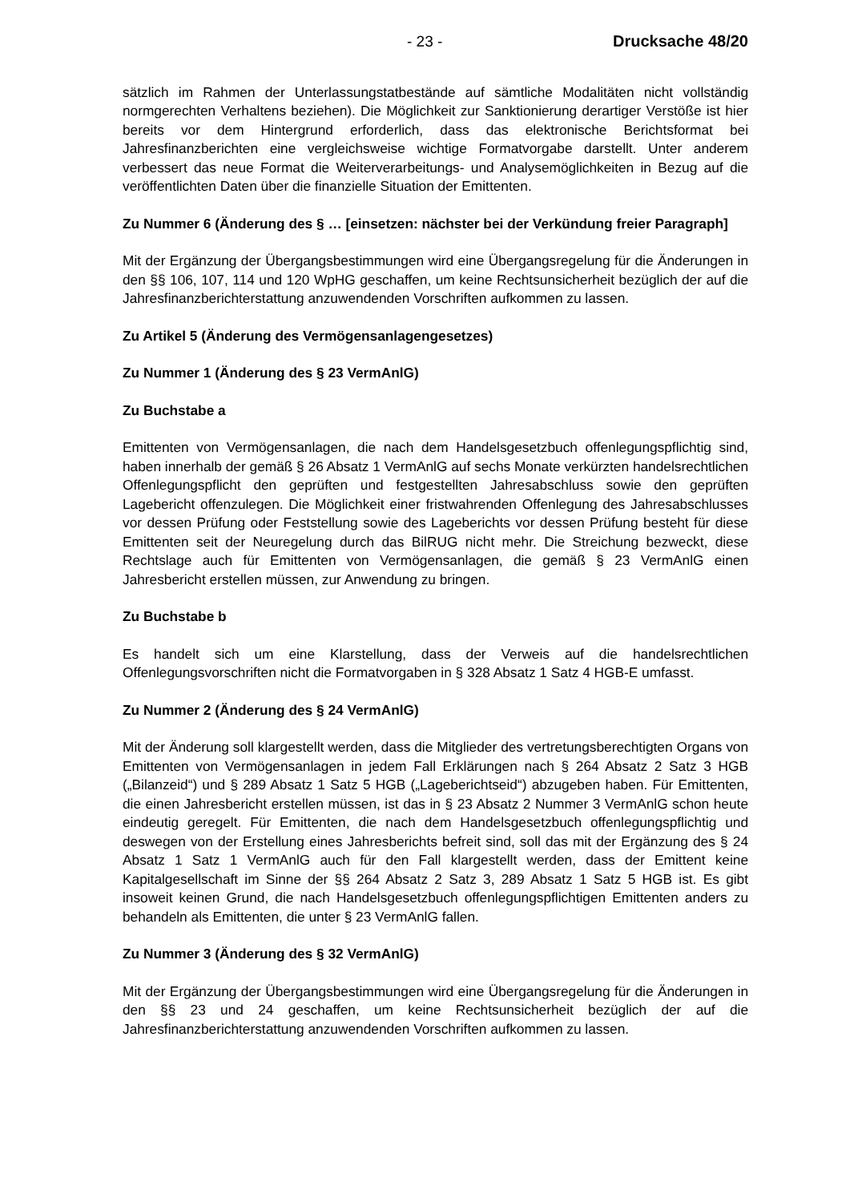- 23 - Drucksache 48/20
sätzlich im Rahmen der Unterlassungstatbestände auf sämtliche Modalitäten nicht vollständig normgerechten Verhaltens beziehen). Die Möglichkeit zur Sanktionierung derartiger Verstöße ist hier bereits vor dem Hintergrund erforderlich, dass das elektronische Berichtsformat bei Jahresfinanzberichten eine vergleichsweise wichtige Formatvorgabe darstellt. Unter anderem verbessert das neue Format die Weiterverarbeitungs- und Analysemöglichkeiten in Bezug auf die veröffentlichten Daten über die finanzielle Situation der Emittenten.
Zu Nummer 6 (Änderung des § … [einsetzen: nächster bei der Verkündung freier Paragraph]
Mit der Ergänzung der Übergangsbestimmungen wird eine Übergangsregelung für die Änderungen in den §§ 106, 107, 114 und 120 WpHG geschaffen, um keine Rechtsunsicherheit bezüglich der auf die Jahresfinanzberichterstattung anzuwendenden Vorschriften aufkommen zu lassen.
Zu Artikel 5 (Änderung des Vermögensanlagengesetzes)
Zu Nummer 1 (Änderung des § 23 VermAnlG)
Zu Buchstabe a
Emittenten von Vermögensanlagen, die nach dem Handelsgesetzbuch offenlegungspflichtig sind, haben innerhalb der gemäß § 26 Absatz 1 VermAnlG auf sechs Monate verkürzten handelsrechtlichen Offenlegungspflicht den geprüften und festgestellten Jahresabschluss sowie den geprüften Lagebericht offenzulegen. Die Möglichkeit einer fristwahrenden Offenlegung des Jahresabschlusses vor dessen Prüfung oder Feststellung sowie des Lageberichts vor dessen Prüfung besteht für diese Emittenten seit der Neuregelung durch das BilRUG nicht mehr. Die Streichung bezweckt, diese Rechtslage auch für Emittenten von Vermögensanlagen, die gemäß § 23 VermAnlG einen Jahresbericht erstellen müssen, zur Anwendung zu bringen.
Zu Buchstabe b
Es handelt sich um eine Klarstellung, dass der Verweis auf die handelsrechtlichen Offenlegungsvorschriften nicht die Formatvorgaben in § 328 Absatz 1 Satz 4 HGB-E umfasst.
Zu Nummer 2 (Änderung des § 24 VermAnlG)
Mit der Änderung soll klargestellt werden, dass die Mitglieder des vertretungsberechtigten Organs von Emittenten von Vermögensanlagen in jedem Fall Erklärungen nach § 264 Absatz 2 Satz 3 HGB („Bilanzeid“) und § 289 Absatz 1 Satz 5 HGB („Lageberichtseid“) abzugeben haben. Für Emittenten, die einen Jahresbericht erstellen müssen, ist das in § 23 Absatz 2 Nummer 3 VermAnlG schon heute eindeutig geregelt. Für Emittenten, die nach dem Handelsgesetzbuch offenlegungspflichtig und deswegen von der Erstellung eines Jahresberichts befreit sind, soll das mit der Ergänzung des § 24 Absatz 1 Satz 1 VermAnlG auch für den Fall klargestellt werden, dass der Emittent keine Kapitalgesellschaft im Sinne der §§ 264 Absatz 2 Satz 3, 289 Absatz 1 Satz 5 HGB ist. Es gibt insoweit keinen Grund, die nach Handelsgesetzbuch offenlegungspflichtigen Emittenten anders zu behandeln als Emittenten, die unter § 23 VermAnlG fallen.
Zu Nummer 3 (Änderung des § 32 VermAnlG)
Mit der Ergänzung der Übergangsbestimmungen wird eine Übergangsregelung für die Änderungen in den §§ 23 und 24 geschaffen, um keine Rechtsunsicherheit bezüglich der auf die Jahresfinanzberichterstattung anzuwendenden Vorschriften aufkommen zu lassen.